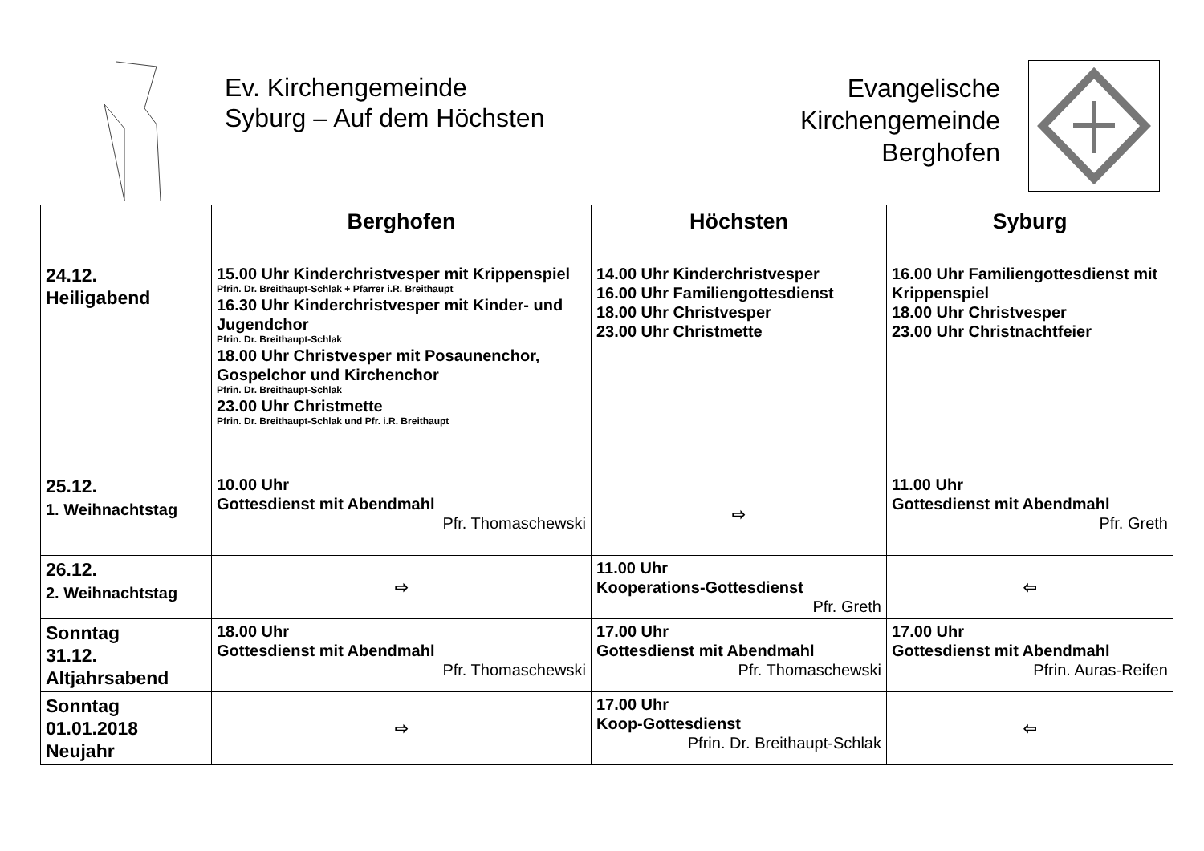Ev. Kirchengemeinde
Syburg – Auf dem Höchsten
Evangelische
Kirchengemeinde
Berghofen
| | Berghofen | Höchsten | Syburg |
| --- | --- | --- | --- |
| 24.12. Heiligabend | 15.00 Uhr Kinderchristvesper mit Krippenspiel Pfrin. Dr. Breithaupt-Schlak + Pfarrer i.R. Breithaupt 16.30 Uhr Kinderchristvesper mit Kinder- und Jugendchor Pfrin. Dr. Breithaupt-Schlak 18.00 Uhr Christvesper mit Posaunenchor, Gospelchor und Kirchenchor Pfrin. Dr. Breithaupt-Schlak 23.00 Uhr Christmette Pfrin. Dr. Breithaupt-Schlak und Pfr. i.R. Breithaupt | 14.00 Uhr Kinderchristvesper 16.00 Uhr Familiengottesdienst 18.00 Uhr Christvesper 23.00 Uhr Christmette | 16.00 Uhr Familiengottesdienst mit Krippenspiel 18.00 Uhr Christvesper 23.00 Uhr Christnachtfeier |
| 25.12. 1. Weihnachtstag | 10.00 Uhr Gottesdienst mit Abendmahl Pfr. Thomaschewski | ⇨ | 11.00 Uhr Gottesdienst mit Abendmahl Pfr. Greth |
| 26.12. 2. Weihnachtstag | ⇨ | 11.00 Uhr Kooperations-Gottesdienst Pfr. Greth | ⇦ |
| Sonntag 31.12. Altjahrsabend | 18.00 Uhr Gottesdienst mit Abendmahl Pfr. Thomaschewski | 17.00 Uhr Gottesdienst mit Abendmahl Pfr. Thomaschewski | 17.00 Uhr Gottesdienst mit Abendmahl Pfrin. Auras-Reifen |
| Sonntag 01.01.2018 Neujahr | ⇨ | 17.00 Uhr Koop-Gottesdienst Pfrin. Dr. Breithaupt-Schlak | ⇦ |